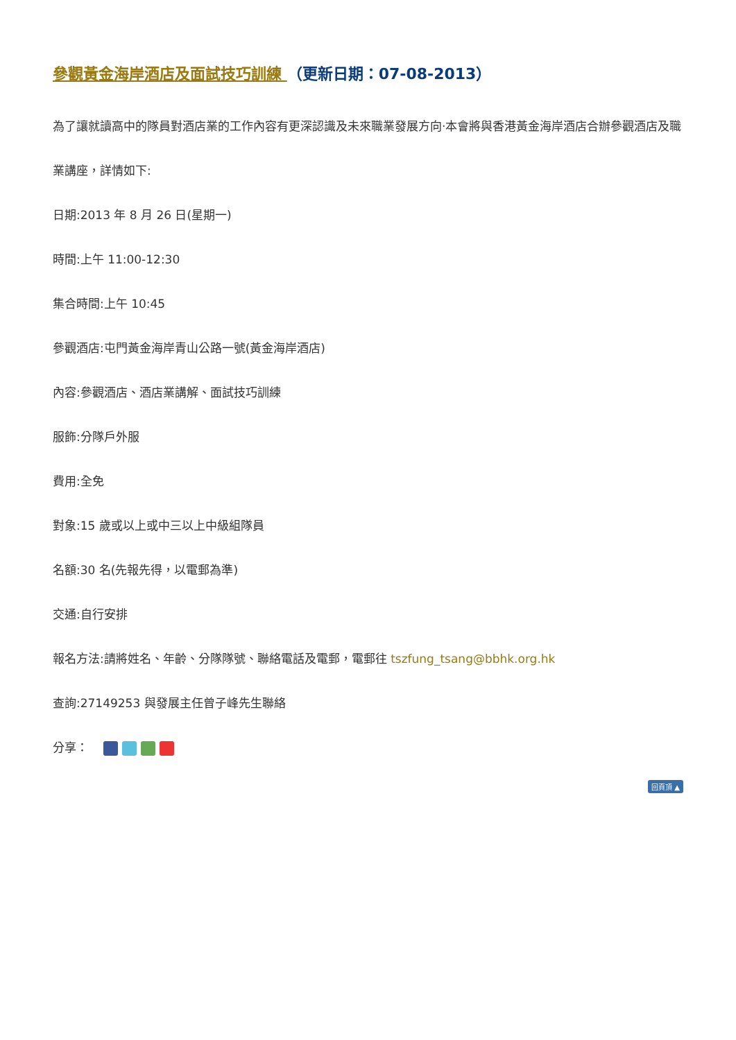參觀黃金海岸酒店及面試技巧訓練 （更新日期：07-08-2013）
為了讓就讀高中的隊員對酒店業的工作內容有更深認識及未來職業發展方向‧本會將與香港黃金海岸酒店合辦參觀酒店及職業講座，詳情如下:
日期:2013 年 8 月 26 日(星期一)
時間:上午 11:00-12:30
集合時間:上午 10:45
參觀酒店:屯門黃金海岸青山公路一號(黃金海岸酒店)
內容:參觀酒店、酒店業講解、面試技巧訓練
服飾:分隊戶外服
費用:全免
對象:15 歲或以上或中三以上中級組隊員
名額:30 名(先報先得，以電郵為準)
交通:自行安排
報名方法:請將姓名、年齡、分隊隊號、聯絡電話及電郵，電郵往 tszfung_tsang@bbhk.org.hk
查詢:27149253 與發展主任曾子峰先生聯絡
分享：
回頁頂 ▲